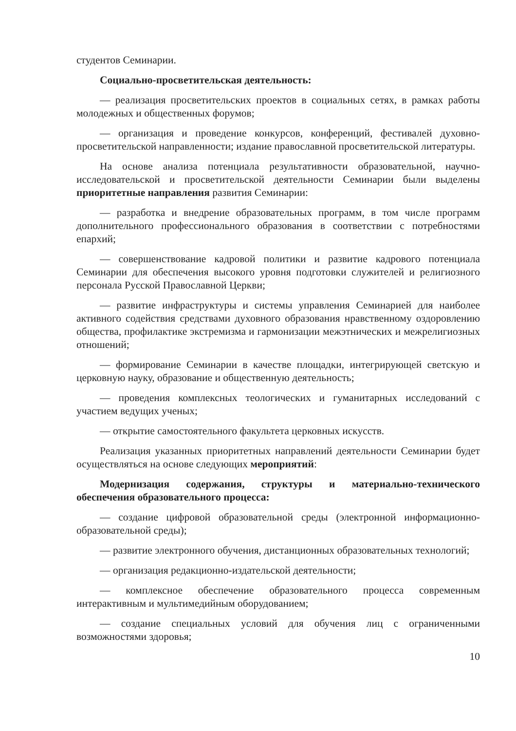студентов Семинарии.
Социально-просветительская деятельность:
— реализация просветительских проектов в социальных сетях, в рамках работы молодежных и общественных форумов;
— организация и проведение конкурсов, конференций, фестивалей духовно-просветительской направленности; издание православной просветительской литературы.
На основе анализа потенциала результативности образовательной, научно-исследовательской и просветительской деятельности Семинарии были выделены приоритетные направления развития Семинарии:
— разработка и внедрение образовательных программ, в том числе программ дополнительного профессионального образования в соответствии с потребностями епархий;
— совершенствование кадровой политики и развитие кадрового потенциала Семинарии для обеспечения высокого уровня подготовки служителей и религиозного персонала Русской Православной Церкви;
— развитие инфраструктуры и системы управления Семинарией для наиболее активного содействия средствами духовного образования нравственному оздоровлению общества, профилактике экстремизма и гармонизации межэтнических и межрелигиозных отношений;
— формирование Семинарии в качестве площадки, интегрирующей светскую и церковную науку, образование и общественную деятельность;
— проведения комплексных теологических и гуманитарных исследований с участием ведущих ученых;
— открытие самостоятельного факультета церковных искусств.
Реализация указанных приоритетных направлений деятельности Семинарии будет осуществляться на основе следующих мероприятий:
Модернизация содержания, структуры и материально-технического обеспечения образовательного процесса:
— создание цифровой образовательной среды (электронной информационно-образовательной среды);
— развитие электронного обучения, дистанционных образовательных технологий;
— организация редакционно-издательской деятельности;
— комплексное обеспечение образовательного процесса современным интерактивным и мультимедийным оборудованием;
— создание специальных условий для обучения лиц с ограниченными возможностями здоровья;
10